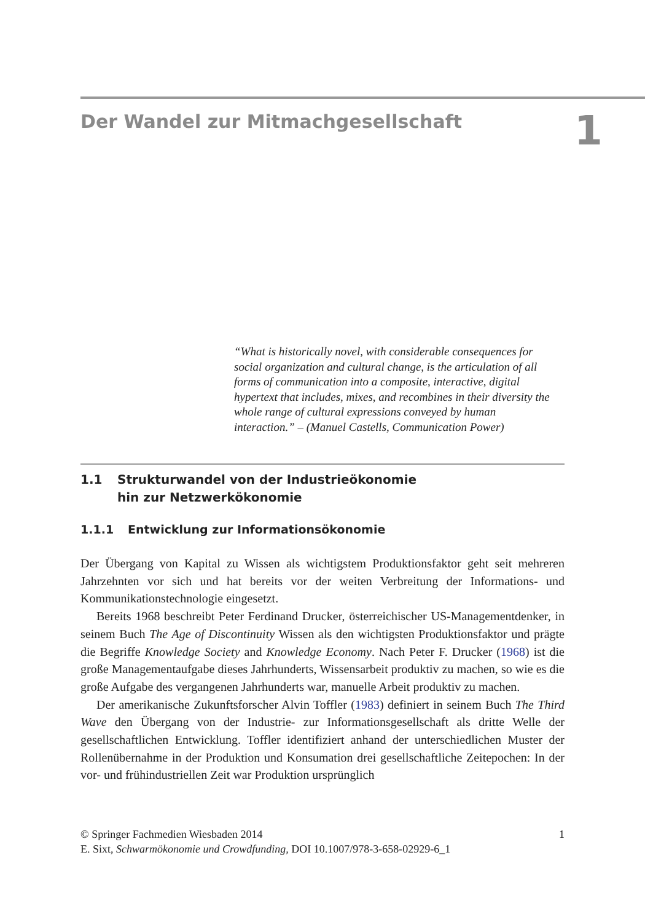Der Wandel zur Mitmachgesellschaft
1
“What is historically novel, with considerable consequences for social organization and cultural change, is the articulation of all forms of communication into a composite, interactive, digital hypertext that includes, mixes, and recombines in their diversity the whole range of cultural expressions conveyed by human interaction.” – (Manuel Castells, Communication Power)
1.1 Strukturwandel von der Industrieökonomie
hin zur Netzwerkökonomie
1.1.1 Entwicklung zur Informationsökonomie
Der Übergang von Kapital zu Wissen als wichtigstem Produktionsfaktor geht seit mehreren Jahrzehnten vor sich und hat bereits vor der weiten Verbreitung der Informations- und Kommunikationstechnologie eingesetzt.
Bereits 1968 beschreibt Peter Ferdinand Drucker, österreichischer US-Managementdenker, in seinem Buch The Age of Discontinuity Wissen als den wichtigsten Produktionsfaktor und prägte die Begriffe Knowledge Society and Knowledge Economy. Nach Peter F. Drucker (1968) ist die große Managementaufgabe dieses Jahrhunderts, Wissensarbeit produktiv zu machen, so wie es die große Aufgabe des vergangenen Jahrhunderts war, manuelle Arbeit produktiv zu machen.
Der amerikanische Zukunftsforscher Alvin Toffler (1983) definiert in seinem Buch The Third Wave den Übergang von der Industrie- zur Informationsgesellschaft als dritte Welle der gesellschaftlichen Entwicklung. Toffler identifiziert anhand der unterschiedlichen Muster der Rollenübernahme in der Produktion und Konsumation drei gesellschaftliche Zeitepochen: In der vor- und frühindustriellen Zeit war Produktion ursprünglich
1 © Springer Fachmedien Wiesbaden 2014
E. Sixt, Schwarmökonomie und Crowdfunding, DOI 10.1007/978-3-658-02929-6_1